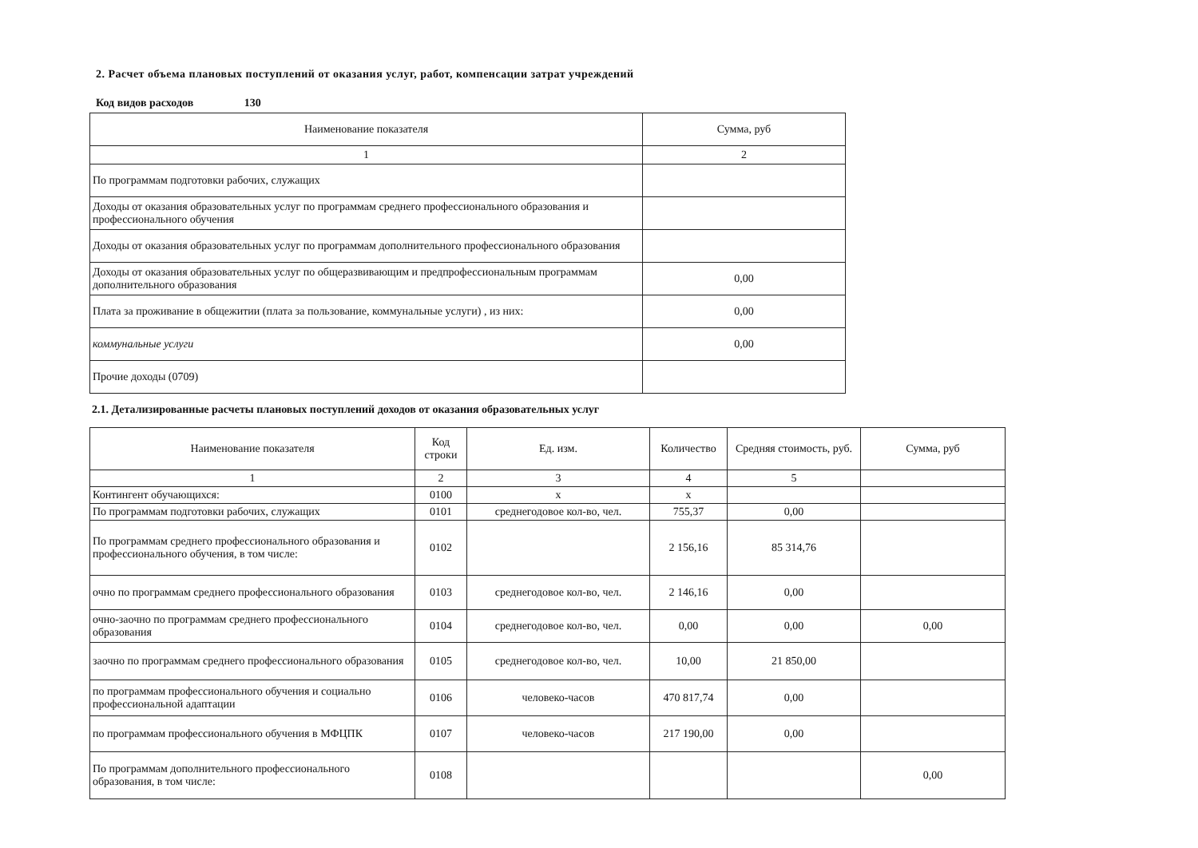2. Расчет объема плановых поступлений от оказания услуг, работ, компенсации затрат учреждений
Код видов расходов 130
| Наименование показателя | Сумма, руб |
| --- | --- |
| 1 | 2 |
| По программам подготовки рабочих, служащих | |
| Доходы от оказания образовательных услуг по программам среднего профессионального образования и профессионального обучения | |
| Доходы от оказания образовательных услуг по программам дополнительного профессионального образования | |
| Доходы от оказания образовательных услуг по общеразвивающим и предпрофессиональным программам дополнительного образования | 0,00 |
| Плата за проживание в общежитии (плата за пользование, коммунальные услуги) , из них: | 0,00 |
| коммунальные услуги | 0,00 |
| Прочие доходы (0709) | |
2.1. Детализированные расчеты плановых поступлений доходов от оказания образовательных услуг
| Наименование показателя | Код строки | Ед. изм. | Количество | Средняя стоимость, руб. | Сумма, руб |
| --- | --- | --- | --- | --- | --- |
| 1 | 2 | 3 | 4 | 5 | |
| Контингент обучающихся: | 0100 | x | x | | |
| По программам подготовки рабочих, служащих | 0101 | среднегодовое кол-во, чел. | 755,37 | 0,00 | |
| По программам среднего профессионального образования и профессионального обучения, в том числе: | 0102 | | 2 156,16 | 85 314,76 | |
| очно по программам среднего профессионального образования | 0103 | среднегодовое кол-во, чел. | 2 146,16 | 0,00 | |
| очно-заочно по программам среднего профессионального образования | 0104 | среднегодовое кол-во, чел. | 0,00 | 0,00 | 0,00 |
| заочно по программам среднего профессионального образования | 0105 | среднегодовое кол-во, чел. | 10,00 | 21 850,00 | |
| по программам профессионального обучения и социально профессиональной адаптации | 0106 | человеко-часов | 470 817,74 | 0,00 | |
| по программам профессионального обучения в МФЦПК | 0107 | человеко-часов | 217 190,00 | 0,00 | |
| По программам дополнительного профессионального образования, в том числе: | 0108 | | | | 0,00 |